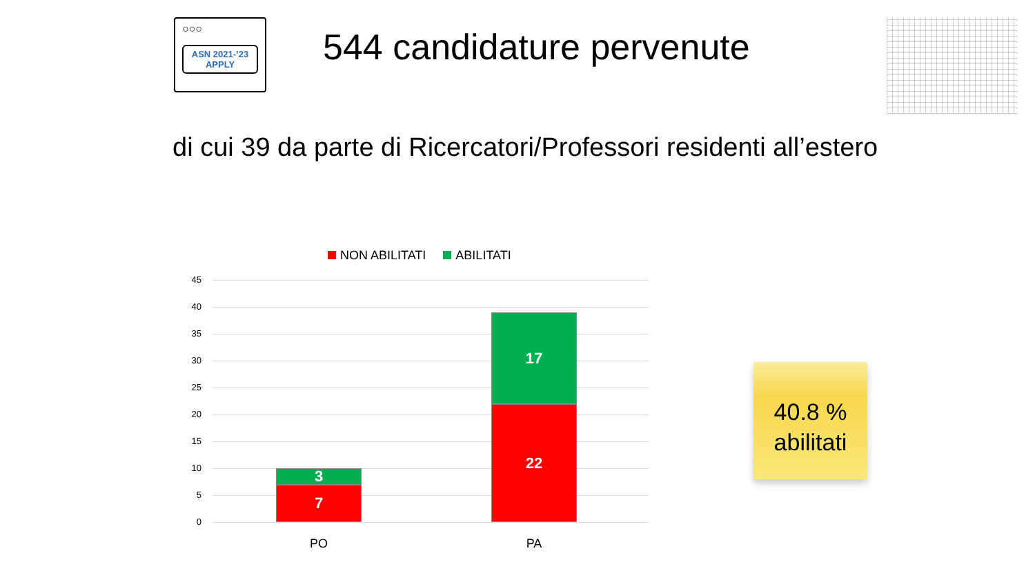○○○
ASN 2021-’23
APPLY
544 candidature pervenute
di cui 39 da parte di Ricercatori/Professori residenti all’estero
NON ABILITATI ABILITATI
45
40
35
30
25
20
15
10
5
0
3
7
17
22
PO PA
40.8 %
abilitati